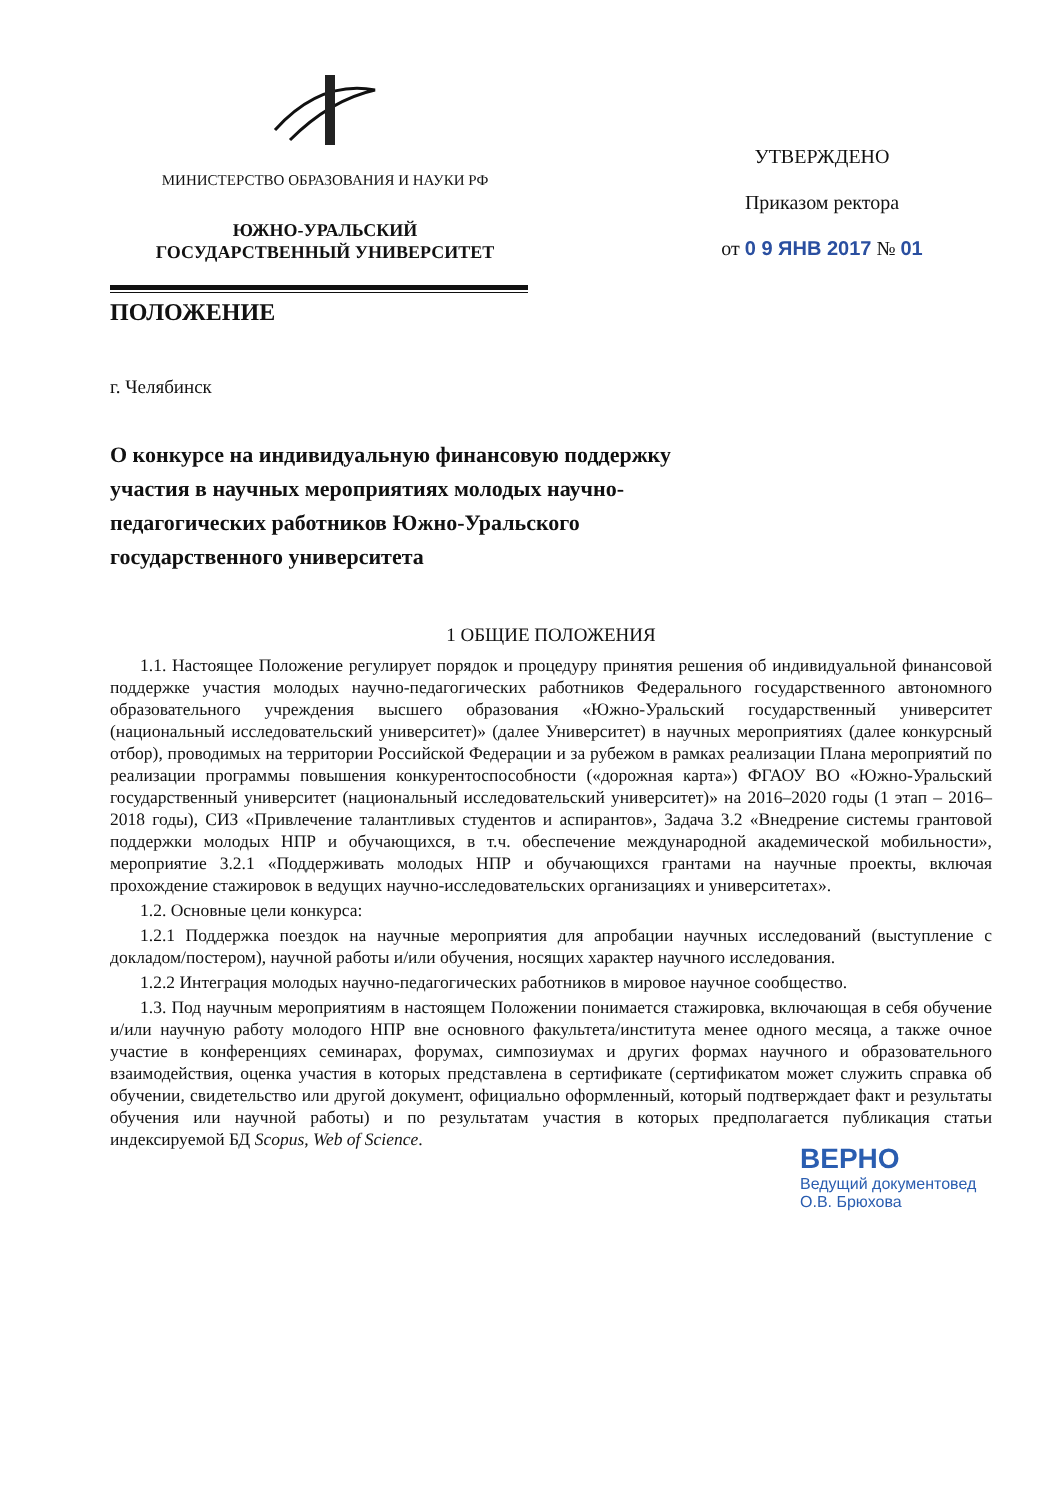МИНИСТЕРСТВО ОБРАЗОВАНИЯ И НАУКИ РФ
ЮЖНО-УРАЛЬСКИЙ
ГОСУДАРСТВЕННЫЙ УНИВЕРСИТЕТ
УТВЕРЖДЕНО
Приказом ректора
от 0 9 ЯНВ 2017 № 01
ПОЛОЖЕНИЕ
г. Челябинск
О конкурсе на индивидуальную финансовую поддержку участия в научных мероприятиях молодых научно-педагогических работников Южно-Уральского государственного университета
1 ОБЩИЕ ПОЛОЖЕНИЯ
1.1. Настоящее Положение регулирует порядок и процедуру принятия решения об индивидуальной финансовой поддержке участия молодых научно-педагогических работников Федерального государственного автономного образовательного учреждения высшего образования «Южно-Уральский государственный университет (национальный исследовательский университет)» (далее Университет) в научных мероприятиях (далее конкурсный отбор), проводимых на территории Российской Федерации и за рубежом в рамках реализации Плана мероприятий по реализации программы повышения конкурентоспособности («дорожная карта») ФГАОУ ВО «Южно-Уральский государственный университет (национальный исследовательский университет)» на 2016–2020 годы (1 этап – 2016–2018 годы), СИЗ «Привлечение талантливых студентов и аспирантов», Задача 3.2 «Внедрение системы грантовой поддержки молодых НПР и обучающихся, в т.ч. обеспечение международной академической мобильности», мероприятие 3.2.1 «Поддерживать молодых НПР и обучающихся грантами на научные проекты, включая прохождение стажировок в ведущих научно-исследовательских организациях и университетах».
1.2. Основные цели конкурса:
1.2.1 Поддержка поездок на научные мероприятия для апробации научных исследований (выступление с докладом/постером), научной работы и/или обучения, носящих характер научного исследования.
1.2.2 Интеграция молодых научно-педагогических работников в мировое научное сообщество.
1.3. Под научным мероприятиям в настоящем Положении понимается стажировка, включающая в себя обучение и/или научную работу молодого НПР вне основного факультета/института менее одного месяца, а также очное участие в конференциях семинарах, форумах, симпозиумах и других формах научного и образовательного взаимодействия, оценка участия в которых представлена в сертификате (сертификатом может служить справка об обучении, свидетельство или другой документ, официально оформленный, который подтверждает факт и результаты обучения или научной работы) и по результатам участия в которых предполагается публикация статьи индексируемой БД Scopus, Web of Science.
ВЕРНО
Ведущий документовед
О.В. Брюхова